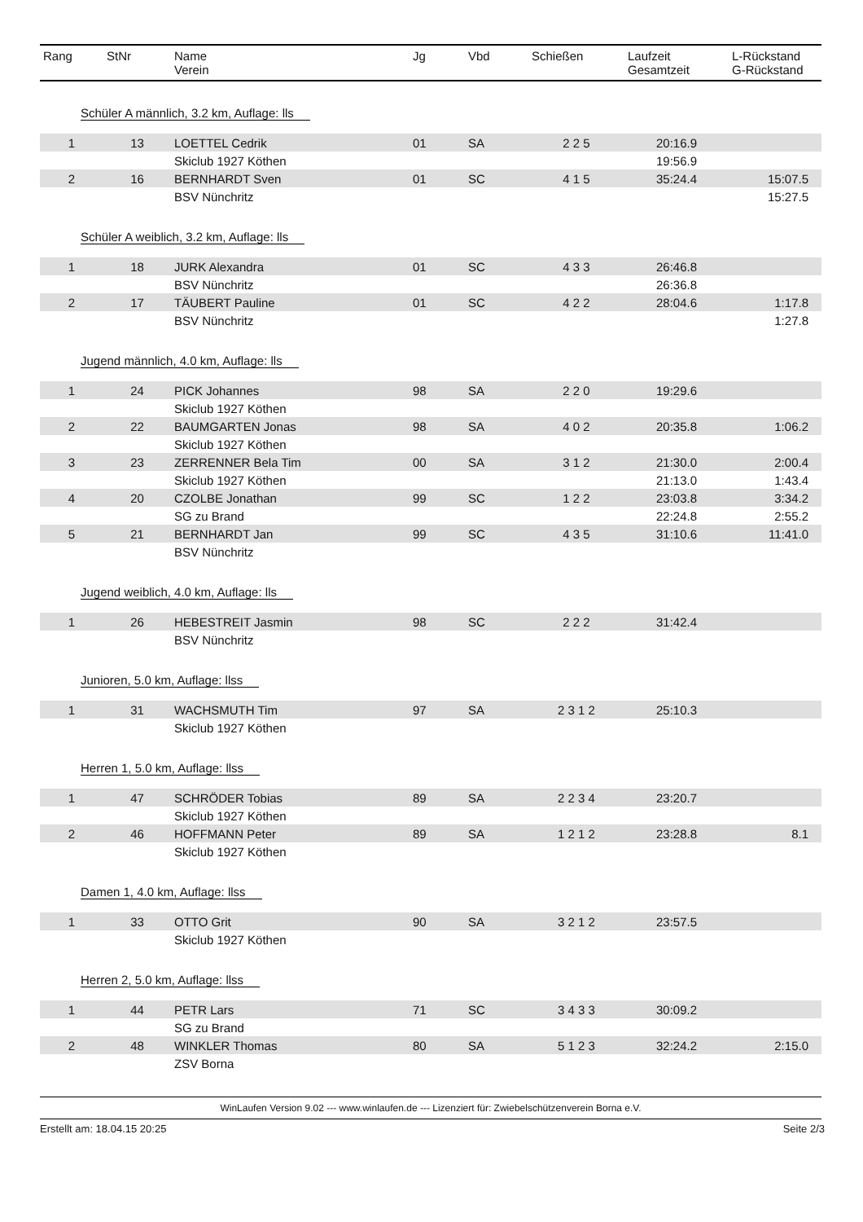| Rang | StNr | Name Verein | Jg | Vbd | Schießen | Laufzeit Gesamtzeit | L-Rückstand G-Rückstand |
| --- | --- | --- | --- | --- | --- | --- | --- |
| Schüler A männlich, 3.2 km, Auflage: lls | | | | | | | |
| 1 | 13 | LOETTEL Cedrik | 01 | SA | 2 2 5 | 20:16.9 | |
| | | Skiclub 1927 Köthen | | | | 19:56.9 | |
| 2 | 16 | BERNHARDT Sven | 01 | SC | 4 1 5 | 35:24.4 | 15:07.5 |
| | | BSV Nünchritz | | | | | 15:27.5 |
| Schüler A weiblich, 3.2 km, Auflage: lls | | | | | | | |
| 1 | 18 | JURK Alexandra | 01 | SC | 4 3 3 | 26:46.8 | |
| | | BSV Nünchritz | | | | 26:36.8 | |
| 2 | 17 | TÄUBERT Pauline | 01 | SC | 4 2 2 | 28:04.6 | 1:17.8 |
| | | BSV Nünchritz | | | | | 1:27.8 |
| Jugend männlich, 4.0 km, Auflage: lls | | | | | | | |
| 1 | 24 | PICK Johannes | 98 | SA | 2 2 0 | 19:29.6 | |
| | | Skiclub 1927 Köthen | | | | | |
| 2 | 22 | BAUMGARTEN Jonas | 98 | SA | 4 0 2 | 20:35.8 | 1:06.2 |
| | | Skiclub 1927 Köthen | | | | | |
| 3 | 23 | ZERRENNER Bela Tim | 00 | SA | 3 1 2 | 21:30.0 | 2:00.4 |
| | | Skiclub 1927 Köthen | | | | 21:13.0 | 1:43.4 |
| 4 | 20 | CZOLBE Jonathan | 99 | SC | 1 2 2 | 23:03.8 | 3:34.2 |
| | | SG zu Brand | | | | 22:24.8 | 2:55.2 |
| 5 | 21 | BERNHARDT Jan | 99 | SC | 4 3 5 | 31:10.6 | 11:41.0 |
| | | BSV Nünchritz | | | | | |
| Jugend weiblich, 4.0 km, Auflage: lls | | | | | | | |
| 1 | 26 | HEBESTREIT Jasmin | 98 | SC | 2 2 2 | 31:42.4 | |
| | | BSV Nünchritz | | | | | |
| Junioren, 5.0 km, Auflage: llss | | | | | | | |
| 1 | 31 | WACHSMUTH Tim | 97 | SA | 2 3 1 2 | 25:10.3 | |
| | | Skiclub 1927 Köthen | | | | | |
| Herren 1, 5.0 km, Auflage: llss | | | | | | | |
| 1 | 47 | SCHRÖDER Tobias | 89 | SA | 2 2 3 4 | 23:20.7 | |
| | | Skiclub 1927 Köthen | | | | | |
| 2 | 46 | HOFFMANN Peter | 89 | SA | 1 2 1 2 | 23:28.8 | 8.1 |
| | | Skiclub 1927 Köthen | | | | | |
| Damen 1, 4.0 km, Auflage: llss | | | | | | | |
| 1 | 33 | OTTO Grit | 90 | SA | 3 2 1 2 | 23:57.5 | |
| | | Skiclub 1927 Köthen | | | | | |
| Herren 2, 5.0 km, Auflage: llss | | | | | | | |
| 1 | 44 | PETR Lars | 71 | SC | 3 4 3 3 | 30:09.2 | |
| | | SG zu Brand | | | | | |
| 2 | 48 | WINKLER Thomas | 80 | SA | 5 1 2 3 | 32:24.2 | 2:15.0 |
| | | ZSV Borna | | | | | |
WinLaufen Version 9.02 --- www.winlaufen.de --- Lizenziert für: Zwiebelschützenverein Borna e.V.
Erstellt am: 18.04.15 20:25 Seite 2/3